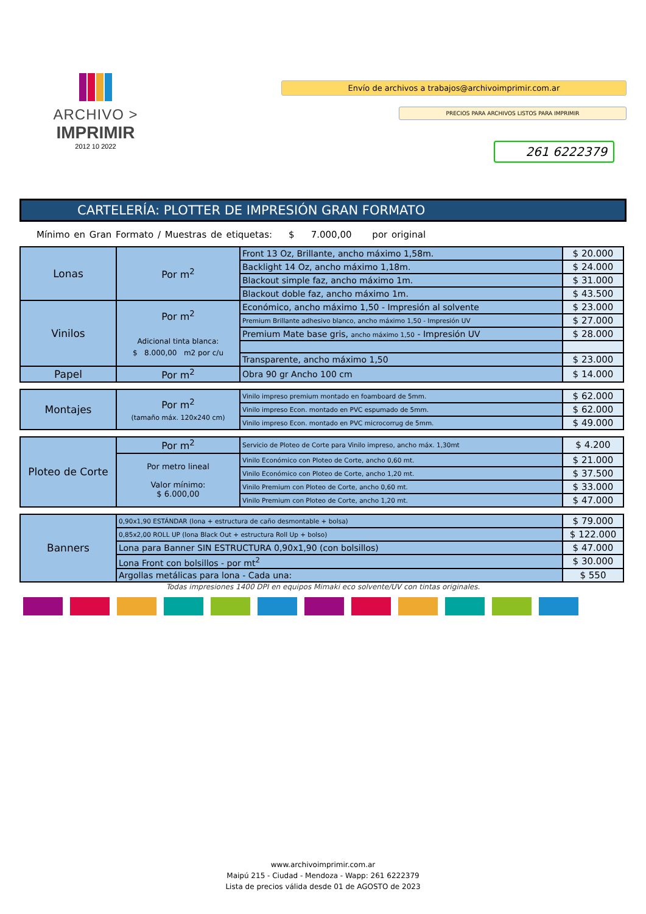ARCHIVO >
IMPRIMIR
2012 10 2022
Envío de archivos a trabajos@archivoimprimir.com.ar
PRECIOS PARA ARCHIVOS LISTOS PARA IMPRIMIR
261 6222379
CARTELERÍA: PLOTTER DE IMPRESIÓN GRAN FORMATO
Mínimo en Gran Formato / Muestras de etiquetas: $ 7.000,00 por original
| Lonas | Por m<sup>2</sup> | Front 13 Oz, Brillante, ancho máximo 1,58m. | $ 20.000 |
| | | Backlight 14 Oz, ancho máximo 1,18m. | $ 24.000 |
| | | Blackout simple faz, ancho máximo 1m. | $ 31.000 |
| | | Blackout doble faz, ancho máximo 1m. | $ 43.500 |
| Vinilos | Por m<sup>2</sup> Adicional tinta blanca: $ 8.000,00 m2 por c/u | Económico, ancho máximo 1,50 - Impresión al solvente | $ 23.000 |
| | | Premium Brillante adhesivo blanco, ancho máximo 1,50 - Impresión UV | $ 27.000 |
| | | Premium Mate base gris, ancho máximo 1,50 - Impresión UV | $ 28.000 |
| | | Transparente, ancho máximo 1,50 | $ 23.000 |
| Papel | Por m<sup>2</sup> | Obra 90 gr Ancho 100 cm | $ 14.000 |
| Montajes | Por m<sup>2</sup> (tamaño máx. 120x240 cm) | Vinilo impreso premium montado en foamboard de 5mm. | $ 62.000 |
| | | Vinilo impreso Econ. montado en PVC espumado de 5mm. | $ 62.000 |
| | | Vinilo impreso Econ. montado en PVC microcorrug de 5mm. | $ 49.000 |
| Ploteo de Corte | Por m<sup>2</sup> | Servicio de Ploteo de Corte para Vinilo impreso, ancho máx. 1,30mt | $ 4.200 |
| | Por metro lineal Valor mínimo: $ 6.000,00 | Vinilo Económico con Ploteo de Corte, ancho 0,60 mt. | $ 21.000 |
| | | Vinilo Económico con Ploteo de Corte, ancho 1,20 mt. | $ 37.500 |
| | | Vinilo Premium con Ploteo de Corte, ancho 0,60 mt. | $ 33.000 |
| | | Vinilo Premium con Ploteo de Corte, ancho 1,20 mt. | $ 47.000 |
| Banners | 0,90x1,90 ESTÁNDAR (lona + estructura de caño desmontable + bolsa) | $ 79.000 |
| | 0,85x2,00 ROLL UP (lona Black Out + estructura Roll Up + bolso) | $ 122.000 |
| | Lona para Banner SIN ESTRUCTURA 0,90x1,90 (con bolsillos) | $ 47.000 |
| | Lona Front con bolsillos - por mt<sup>2</sup> | $ 30.000 |
| | Argollas metálicas para lona - Cada una: | $ 550 |
Todas impresiones 1400 DPI en equipos Mimaki eco solvente/UV con tintas originales.
www.archivoimprimir.com.ar
Maipú 215 - Ciudad - Mendoza - Wapp: 261 6222379
Lista de precios válida desde 01 de AGOSTO de 2023